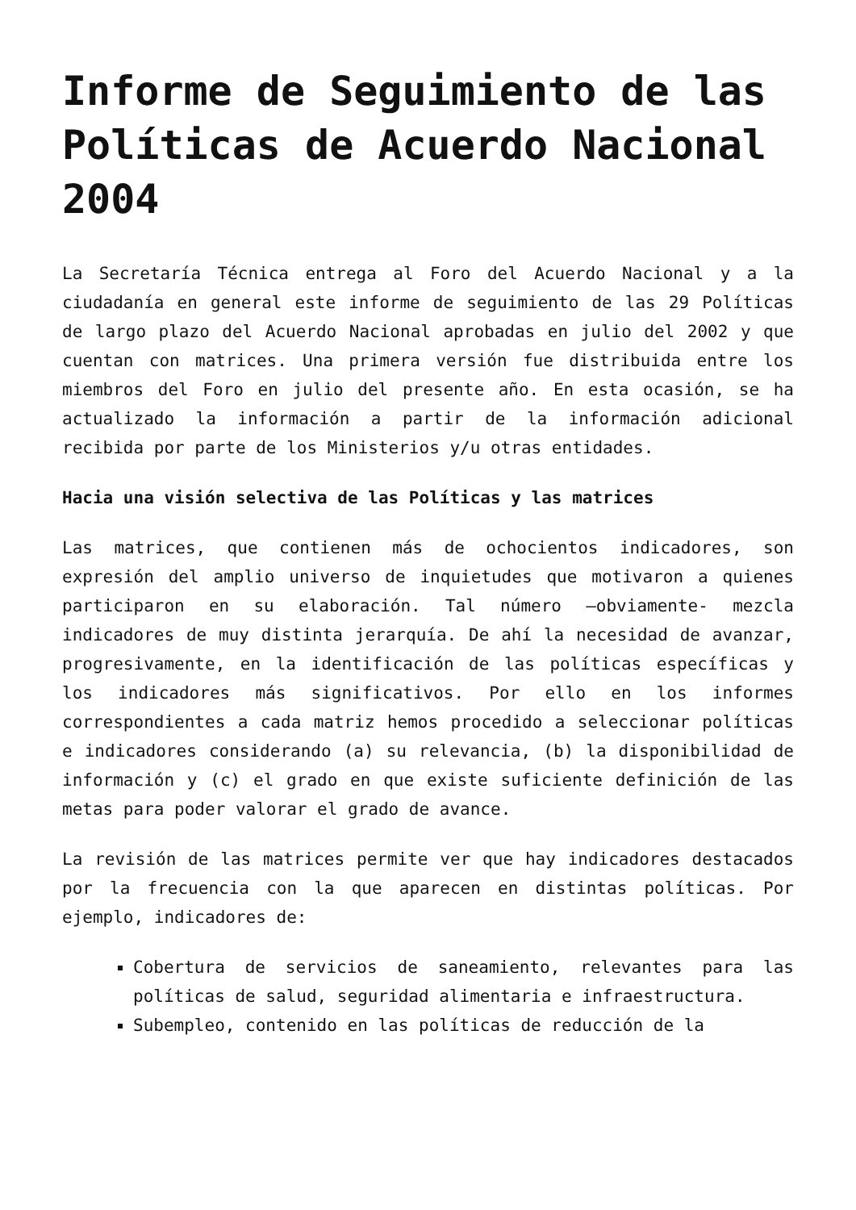Informe de Seguimiento de las Políticas de Acuerdo Nacional 2004
La Secretaría Técnica entrega al Foro del Acuerdo Nacional y a la ciudadanía en general este informe de seguimiento de las 29 Políticas de largo plazo del Acuerdo Nacional aprobadas en julio del 2002 y que cuentan con matrices. Una primera versión fue distribuida entre los miembros del Foro en julio del presente año. En esta ocasión, se ha actualizado la información a partir de la información adicional recibida por parte de los Ministerios y/u otras entidades.
Hacia una visión selectiva de las Políticas y las matrices
Las matrices, que contienen más de ochocientos indicadores, son expresión del amplio universo de inquietudes que motivaron a quienes participaron en su elaboración. Tal número –obviamente- mezcla indicadores de muy distinta jerarquía. De ahí la necesidad de avanzar, progresivamente, en la identificación de las políticas específicas y los indicadores más significativos. Por ello en los informes correspondientes a cada matriz hemos procedido a seleccionar políticas e indicadores considerando (a) su relevancia, (b) la disponibilidad de información y (c) el grado en que existe suficiente definición de las metas para poder valorar el grado de avance.
La revisión de las matrices permite ver que hay indicadores destacados por la frecuencia con la que aparecen en distintas políticas. Por ejemplo, indicadores de:
Cobertura de servicios de saneamiento, relevantes para las políticas de salud, seguridad alimentaria e infraestructura.
Subempleo, contenido en las políticas de reducción de la